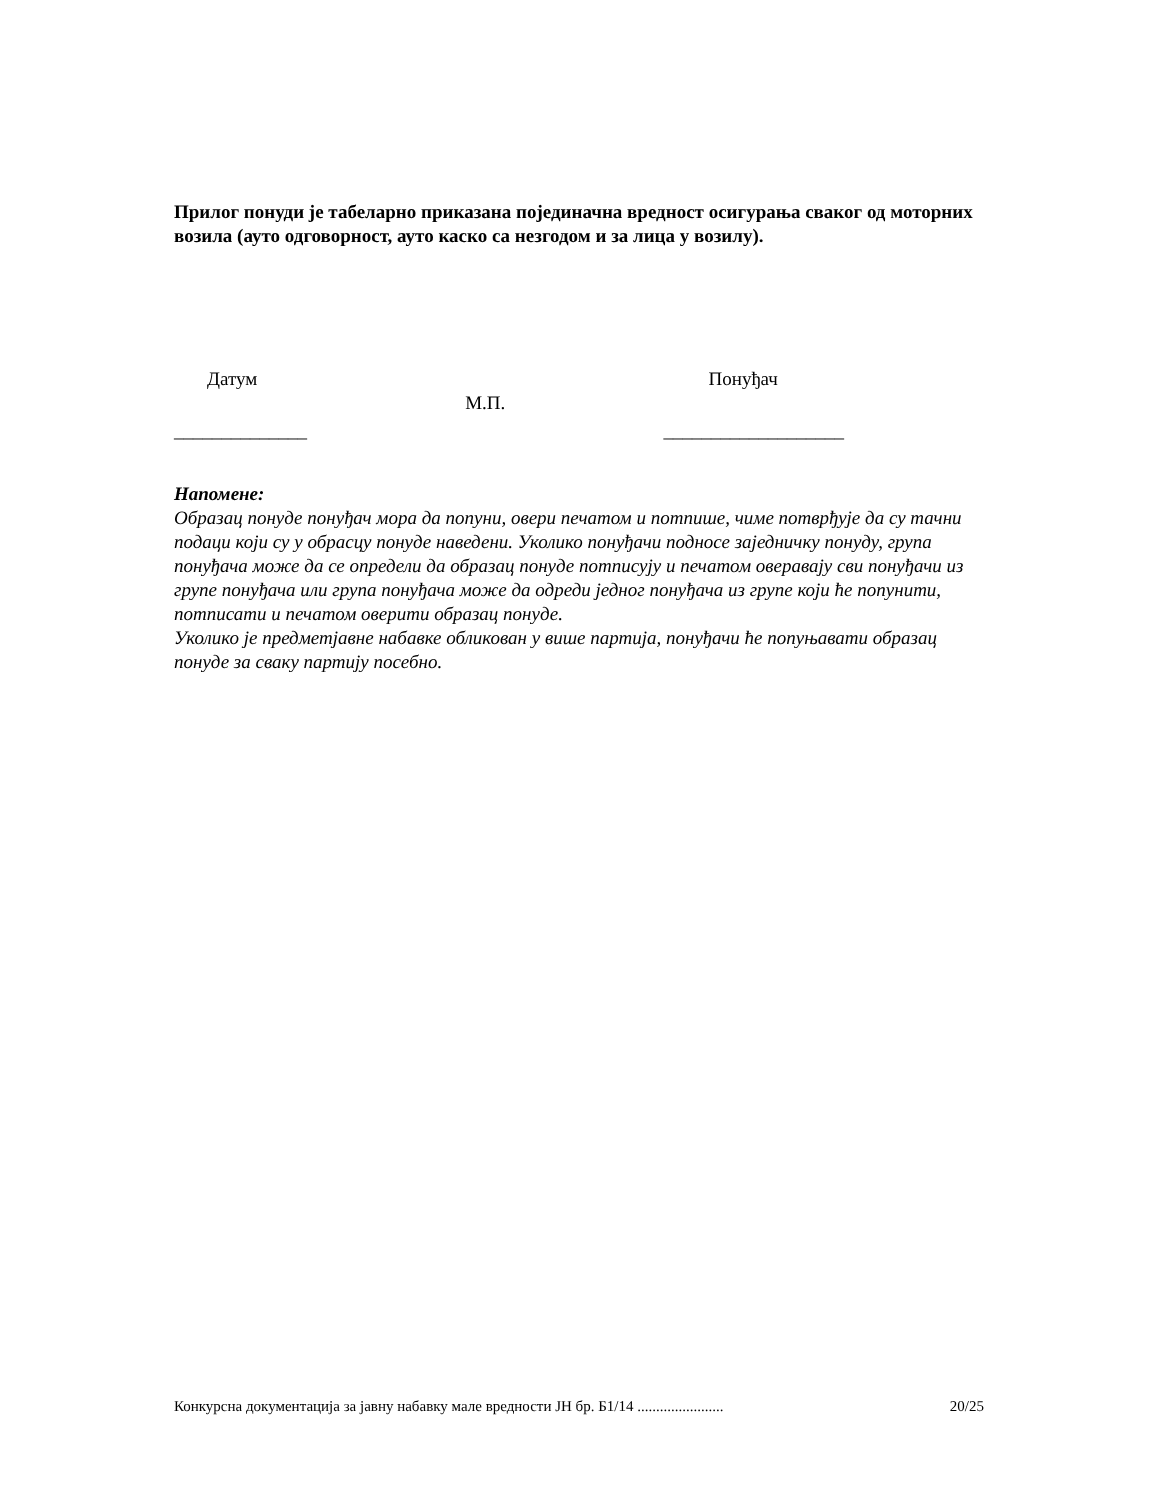Прилог понуди је табеларно приказана појединачна вредност осигурања сваког од моторних возила (ауто одговорност, ауто каско са незгодом и за лица у возилу).
Датум
______________
М.П.
Понуђач
___________________
Напомене:
Образац понуде понуђач мора да попуни, овери печатом и потпише, чиме потврђује да су тачни подаци који су у обрасцу понуде наведени. Уколико понуђачи подносе заједничку понуду, група понуђача може да се определи да образац понуде потписују и печатом оверавају сви понуђачи из групе понуђача или група понуђача може да одреди једног понуђача из групе који ће попунити, потписати и печатом оверити образац понуде.
Уколико је предметјавне набавке обликован у више партија, понуђачи ће попуњавати образац понуде за сваку партију посебно.
Конкурсна документација за јавну набавку мале вредности ЈН бр. Б1/14 ....................... 20/25